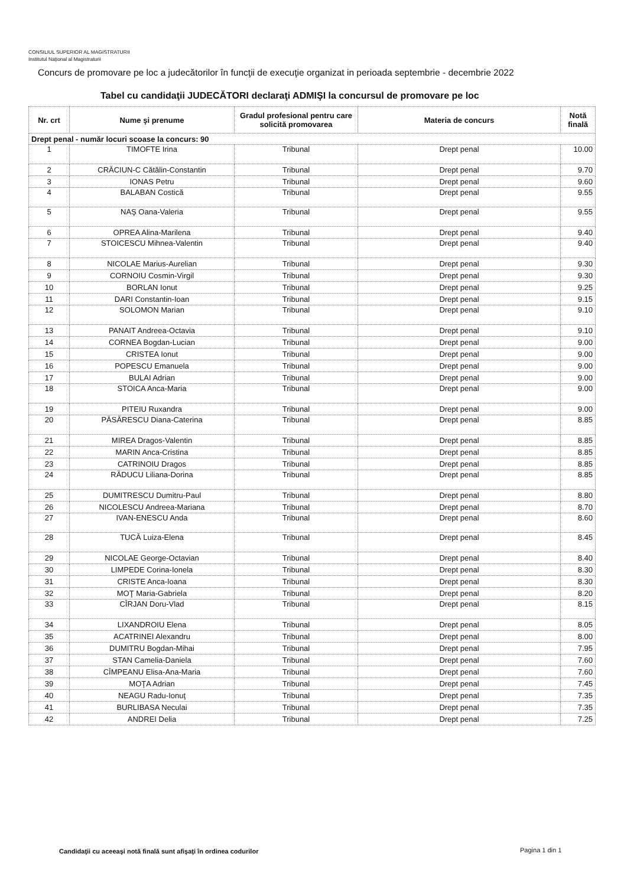CONSILIUL SUPERIOR AL MAGISTRATURII
Institutul Naţional al Magistraturii
Concurs de promovare pe loc a judecătorilor în funcţii de execuţie organizat in perioada septembrie - decembrie 2022
Tabel cu candidaţii JUDECĂTORI declaraţi ADMIŞI la concursul de promovare pe loc
| Nr. crt | Nume şi prenume | Gradul profesional pentru care solicită promovarea | Materia de concurs | Notă finală |
| --- | --- | --- | --- | --- |
| Drept penal - număr locuri scoase la concurs: 90 | | | | |
| 1 | TIMOFTE Irina | Tribunal | Drept penal | 10.00 |
| 2 | CRĂCIUN-C Cătălin-Constantin | Tribunal | Drept penal | 9.70 |
| 3 | IONAS Petru | Tribunal | Drept penal | 9.60 |
| 4 | BALABAN Costică | Tribunal | Drept penal | 9.55 |
| 5 | NAŞ Oana-Valeria | Tribunal | Drept penal | 9.55 |
| 6 | OPREA Alina-Marilena | Tribunal | Drept penal | 9.40 |
| 7 | STOICESCU Mihnea-Valentin | Tribunal | Drept penal | 9.40 |
| 8 | NICOLAE Marius-Aurelian | Tribunal | Drept penal | 9.30 |
| 9 | CORNOIU Cosmin-Virgil | Tribunal | Drept penal | 9.30 |
| 10 | BORLAN Ionut | Tribunal | Drept penal | 9.25 |
| 11 | DARI Constantin-Ioan | Tribunal | Drept penal | 9.15 |
| 12 | SOLOMON Marian | Tribunal | Drept penal | 9.10 |
| 13 | PANAIT Andreea-Octavia | Tribunal | Drept penal | 9.10 |
| 14 | CORNEA Bogdan-Lucian | Tribunal | Drept penal | 9.00 |
| 15 | CRISTEA Ionut | Tribunal | Drept penal | 9.00 |
| 16 | POPESCU Emanuela | Tribunal | Drept penal | 9.00 |
| 17 | BULAI Adrian | Tribunal | Drept penal | 9.00 |
| 18 | STOICA Anca-Maria | Tribunal | Drept penal | 9.00 |
| 19 | PITEIU Ruxandra | Tribunal | Drept penal | 9.00 |
| 20 | PĂSĂRESCU Diana-Caterina | Tribunal | Drept penal | 8.85 |
| 21 | MIREA Dragos-Valentin | Tribunal | Drept penal | 8.85 |
| 22 | MARIN Anca-Cristina | Tribunal | Drept penal | 8.85 |
| 23 | CATRINOIU Dragos | Tribunal | Drept penal | 8.85 |
| 24 | RĂDUCU Liliana-Dorina | Tribunal | Drept penal | 8.85 |
| 25 | DUMITRESCU Dumitru-Paul | Tribunal | Drept penal | 8.80 |
| 26 | NICOLESCU Andreea-Mariana | Tribunal | Drept penal | 8.70 |
| 27 | IVAN-ENESCU Anda | Tribunal | Drept penal | 8.60 |
| 28 | TUCĂ Luiza-Elena | Tribunal | Drept penal | 8.45 |
| 29 | NICOLAE George-Octavian | Tribunal | Drept penal | 8.40 |
| 30 | LIMPEDE Corina-Ionela | Tribunal | Drept penal | 8.30 |
| 31 | CRISTE Anca-Ioana | Tribunal | Drept penal | 8.30 |
| 32 | MOŢ Maria-Gabriela | Tribunal | Drept penal | 8.20 |
| 33 | CÎRJAN Doru-Vlad | Tribunal | Drept penal | 8.15 |
| 34 | LIXANDROIU Elena | Tribunal | Drept penal | 8.05 |
| 35 | ACATRINEI Alexandru | Tribunal | Drept penal | 8.00 |
| 36 | DUMITRU Bogdan-Mihai | Tribunal | Drept penal | 7.95 |
| 37 | STAN Camelia-Daniela | Tribunal | Drept penal | 7.60 |
| 38 | CÎMPEANU Elisa-Ana-Maria | Tribunal | Drept penal | 7.60 |
| 39 | MOŢA Adrian | Tribunal | Drept penal | 7.45 |
| 40 | NEAGU Radu-Ionuţ | Tribunal | Drept penal | 7.35 |
| 41 | BURLIBASA Neculai | Tribunal | Drept penal | 7.35 |
| 42 | ANDREI Delia | Tribunal | Drept penal | 7.25 |
Candidaţii cu aceeaşi notă finală sunt afişaţi în ordinea codurilor
Pagina 1 din 1